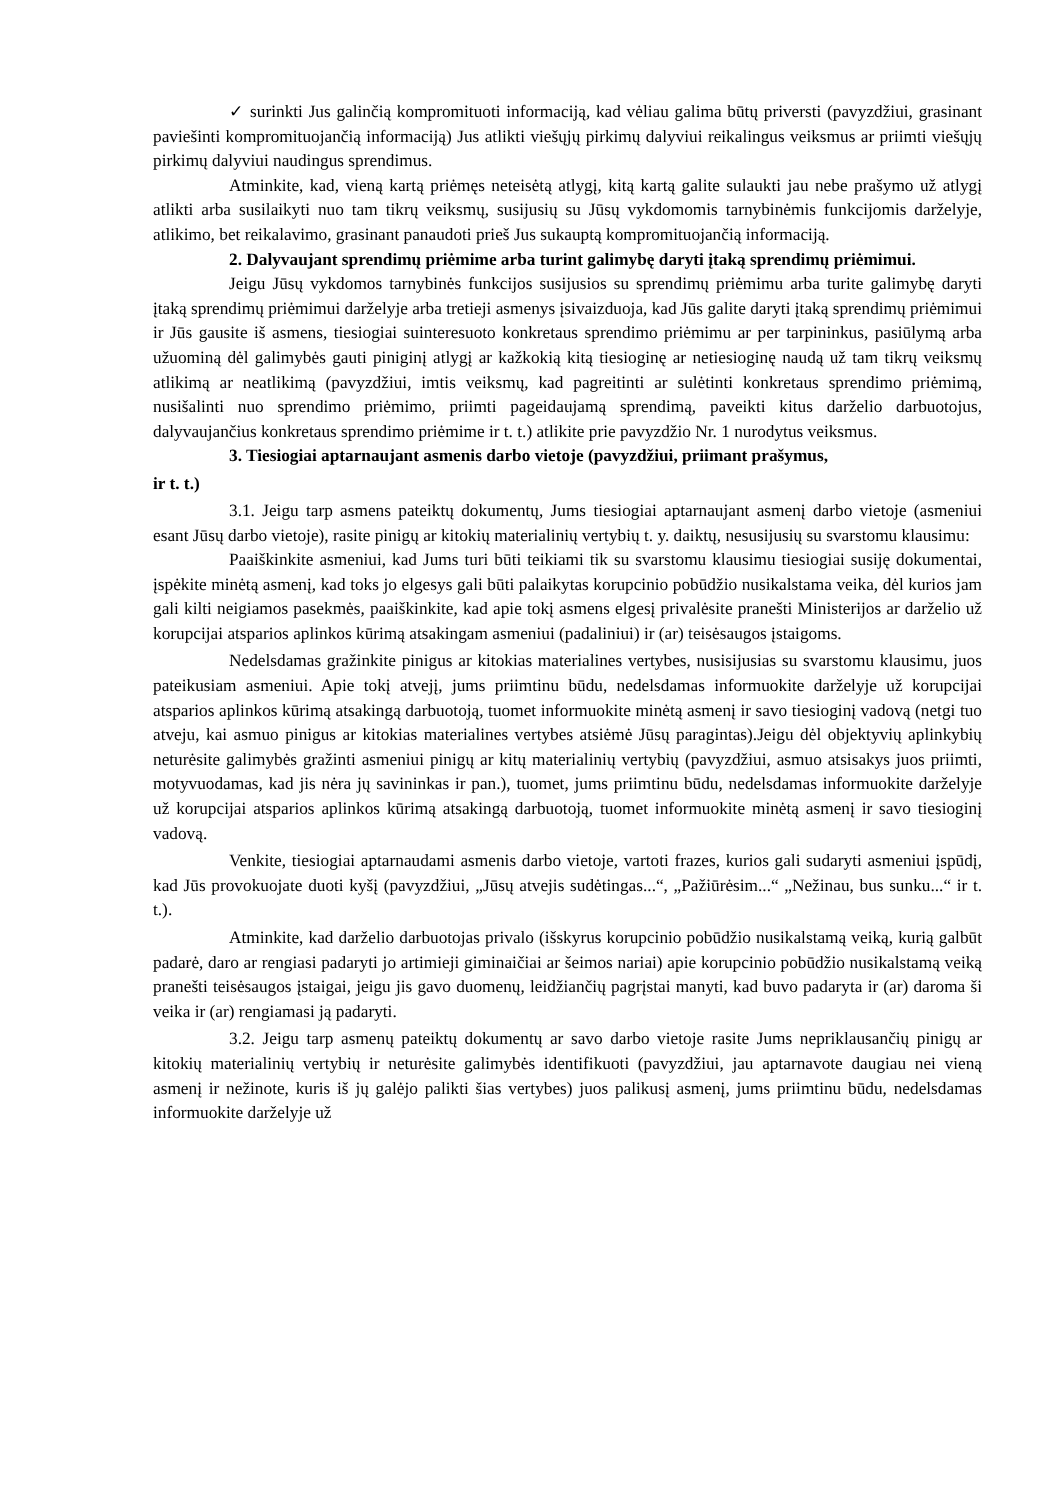✓ surinkti Jus galinčią kompromituoti informaciją, kad vėliau galima būtų priversti (pavyzdžiui, grasinant paviešinti kompromituojančią informaciją) Jus atlikti viešųjų pirkimų dalyviui reikalingus veiksmus ar priimti viešųjų pirkimų dalyviui naudingus sprendimus.
Atminkite, kad, vieną kartą priėmęs neteisėtą atlygį, kitą kartą galite sulaukti jau nebe prašymo už atlygį atlikti arba susilaikyti nuo tam tikrų veiksmų, susijusių su Jūsų vykdomomis tarnybinėmis funkcijomis darželyje, atlikimo, bet reikalavimo, grasinant panaudoti prieš Jus sukauptą kompromituojančią informaciją.
2. Dalyvaujant sprendimų priėmime arba turint galimybę daryti įtaką sprendimų priėmimui.
Jeigu Jūsų vykdomos tarnybinės funkcijos susijusios su sprendimų priėmimu arba turite galimybę daryti įtaką sprendimų priėmimui darželyje arba tretieji asmenys įsivaizduoja, kad Jūs galite daryti įtaką sprendimų priėmimui ir Jūs gausite iš asmens, tiesiogiai suinteresuoto konkretaus sprendimo priėmimu ar per tarpininkus, pasiūlymą arba užuominą dėl galimybės gauti piniginį atlygį ar kažkokią kitą tiesioginę ar netiesioginę naudą už tam tikrų veiksmų atlikimą ar neatlikimą (pavyzdžiui, imtis veiksmų, kad pagreitinti ar sulėtinti konkretaus sprendimo priėmimą, nusišalinti nuo sprendimo priėmimo, priimti pageidaujamą sprendimą, paveikti kitus darželio darbuotojus, dalyvaujančius konkretaus sprendimo priėmime ir t. t.) atlikite prie pavyzdžio Nr. 1 nurodytus veiksmus.
3. Tiesiogiai aptarnaujant asmenis darbo vietoje (pavyzdžiui, priimant prašymus,
ir t. t.)
3.1. Jeigu tarp asmens pateiktų dokumentų, Jums tiesiogiai aptarnaujant asmenį darbo vietoje (asmeniui esant Jūsų darbo vietoje), rasite pinigų ar kitokių materialinių vertybių t. y. daiktų, nesusijusių su svarstomu klausimu:
Paaiškinkite asmeniui, kad Jums turi būti teikiami tik su svarstomu klausimu tiesiogiai susiję dokumentai, įspėkite minėtą asmenį, kad toks jo elgesys gali būti palaikytas korupcinio pobūdžio nusikalstama veika, dėl kurios jam gali kilti neigiamos pasekmės, paaiškinkite, kad apie tokį asmens elgesį privalėsite pranešti Ministerijos ar darželio už korupcijai atsparios aplinkos kūrimą atsakingam asmeniui (padaliniui) ir (ar) teisėsaugos įstaigoms.
Nedelsdamas gražinkite pinigus ar kitokias materialines vertybes, nusisijusias su svarstomu klausimu, juos pateikusiam asmeniui. Apie tokį atvejį, jums priimtinu būdu, nedelsdamas informuokite darželyje už korupcijai atsparios aplinkos kūrimą atsakingą darbuotoją, tuomet informuokite minėtą asmenį ir savo tiesioginį vadovą (netgi tuo atveju, kai asmuo pinigus ar kitokias materialines vertybes atsiėmė Jūsų paragintas).Jeigu dėl objektyvių aplinkybių neturėsite galimybės gražinti asmeniui pinigų ar kitų materialinių vertybių (pavyzdžiui, asmuo atsisakys juos priimti, motyvuodamas, kad jis nėra jų savininkas ir pan.), tuomet, jums priimtinu būdu, nedelsdamas informuokite darželyje už korupcijai atsparios aplinkos kūrimą atsakingą darbuotoją, tuomet informuokite minėtą asmenį ir savo tiesioginį vadovą.
Venkite, tiesiogiai aptarnaudami asmenis darbo vietoje, vartoti frazes, kurios gali sudaryti asmeniui įspūdį, kad Jūs provokuojate duoti kyšį (pavyzdžiui, „Jūsų atvejis sudėtingas...“, „Pažiūrėsim...“ „Nežinau, bus sunku...“ ir t. t.).
Atminkite, kad darželio darbuotojas privalo (išskyrus korupcinio pobūdžio nusikalstamą veiką, kurią galbūt padarė, daro ar rengiasi padaryti jo artimieji giminaičiai ar šeimos nariai) apie korupcinio pobūdžio nusikalstamą veiką pranešti teisėsaugos įstaigai, jeigu jis gavo duomenų, leidžiančių pagrįstai manyti, kad buvo padaryta ir (ar) daroma ši veika ir (ar) rengiamasi ją padaryti.
3.2. Jeigu tarp asmenų pateiktų dokumentų ar savo darbo vietoje rasite Jums nepriklausančių pinigų ar kitokių materialinių vertybių ir neturėsite galimybės identifikuoti (pavyzdžiui, jau aptarnavote daugiau nei vieną asmenį ir nežinote, kuris iš jų galėjo palikti šias vertybes) juos palikusį asmenį, jums priimtinu būdu, nedelsdamas informuokite darželyje už